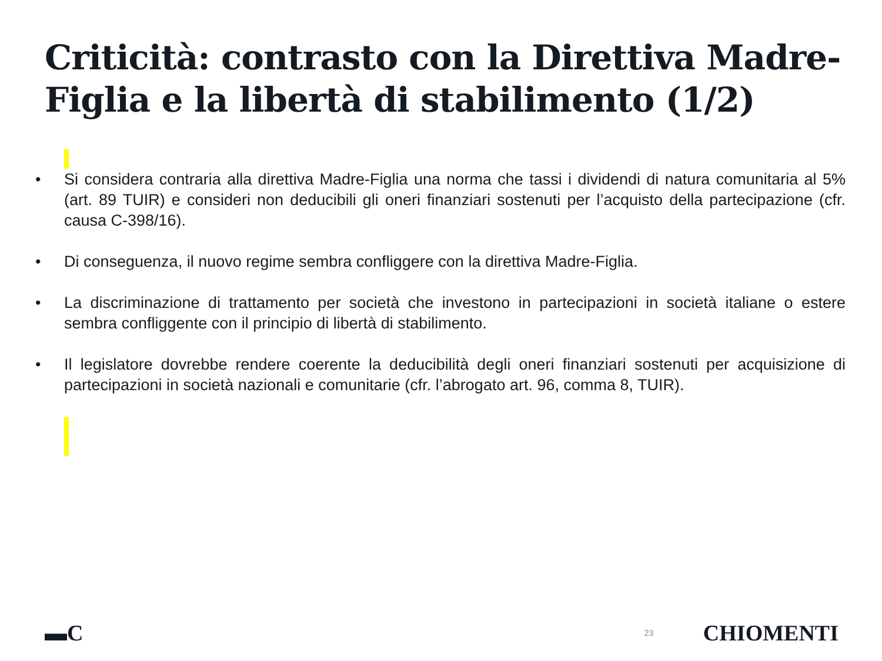Criticità: contrasto con la Direttiva Madre-Figlia e la libertà di stabilimento (1/2)
• Si considera contraria alla direttiva Madre-Figlia una norma che tassi i dividendi di natura comunitaria al 5% (art. 89 TUIR) e consideri non deducibili gli oneri finanziari sostenuti per l’acquisto della partecipazione (cfr. causa C-398/16).
• Di conseguenza, il nuovo regime sembra confliggere con la direttiva Madre-Figlia.
• La discriminazione di trattamento per società che investono in partecipazioni in società italiane o estere sembra confliggente con il principio di libertà di stabilimento.
• Il legislatore dovrebbe rendere coerente la deducibilità degli oneri finanziari sostenuti per acquisizione di partecipazioni in società nazionali e comunitarie (cfr. l’abrogato art. 96, comma 8, TUIR).
▬C 23 CHIOMENTI